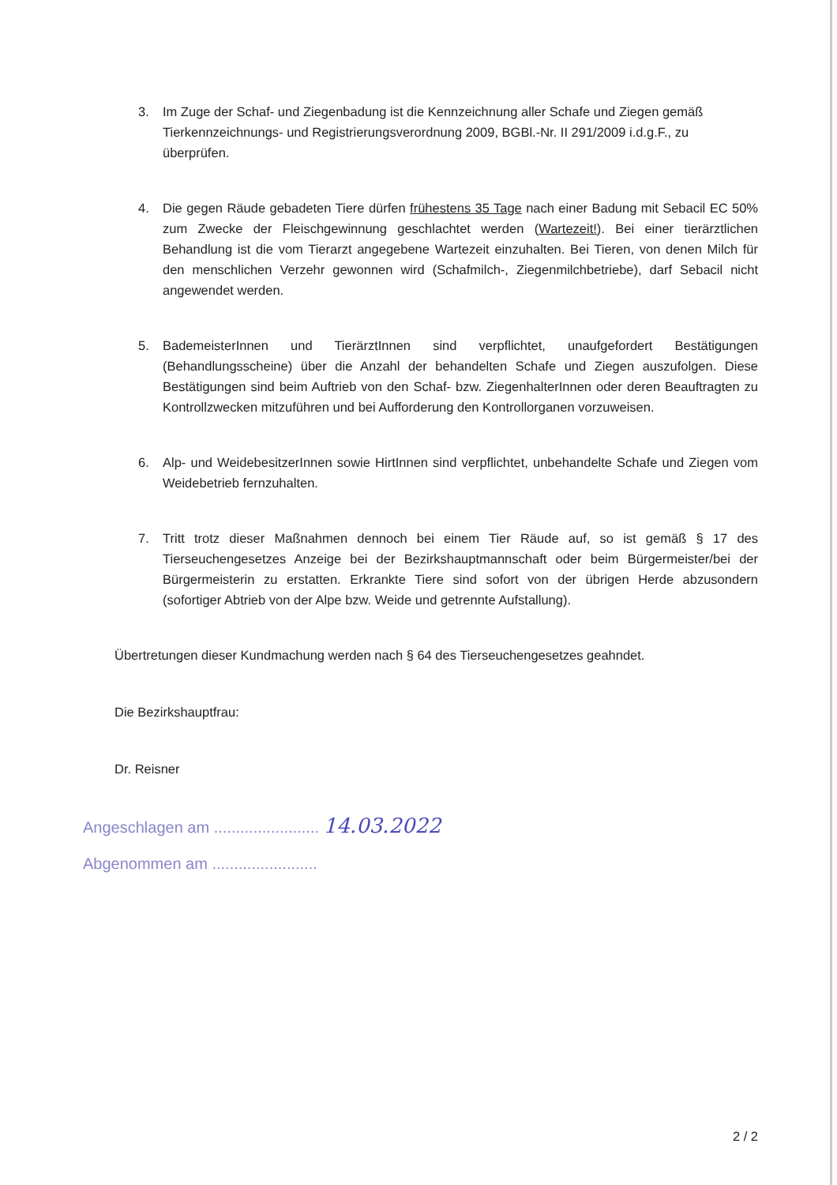3. Im Zuge der Schaf- und Ziegenbadung ist die Kennzeichnung aller Schafe und Ziegen gemäß Tierkennzeichnungs- und Registrierungsverordnung 2009, BGBl.-Nr. II 291/2009 i.d.g.F., zu überprüfen.
4. Die gegen Räude gebadeten Tiere dürfen frühestens 35 Tage nach einer Badung mit Sebacil EC 50% zum Zwecke der Fleischgewinnung geschlachtet werden (Wartezeit!). Bei einer tierärztlichen Behandlung ist die vom Tierarzt angegebene Wartezeit einzuhalten. Bei Tieren, von denen Milch für den menschlichen Verzehr gewonnen wird (Schafmilch-, Ziegenmilchbetriebe), darf Sebacil nicht angewendet werden.
5. BademeisterInnen und TierärztInnen sind verpflichtet, unaufgefordert Bestätigungen (Behandlungsscheine) über die Anzahl der behandelten Schafe und Ziegen auszufolgen. Diese Bestätigungen sind beim Auftrieb von den Schaf- bzw. ZiegenhalterInnen oder deren Beauftragten zu Kontrollzwecken mitzuführen und bei Aufforderung den Kontrollorganen vorzuweisen.
6. Alp- und WeidebesitzerInnen sowie HirtInnen sind verpflichtet, unbehandelte Schafe und Ziegen vom Weidebetrieb fernzuhalten.
7. Tritt trotz dieser Maßnahmen dennoch bei einem Tier Räude auf, so ist gemäß § 17 des Tierseuchengesetzes Anzeige bei der Bezirkshauptmannschaft oder beim Bürgermeister/bei der Bürgermeisterin zu erstatten. Erkrankte Tiere sind sofort von der übrigen Herde abzusondern (sofortiger Abtrieb von der Alpe bzw. Weide und getrennte Aufstallung).
Übertretungen dieser Kundmachung werden nach § 64 des Tierseuchengesetzes geahndet.
Die Bezirkshauptfrau:
Dr. Reisner
Angeschlagen am ........................ 14.03.2022
Abgenommen am ........................
2 / 2